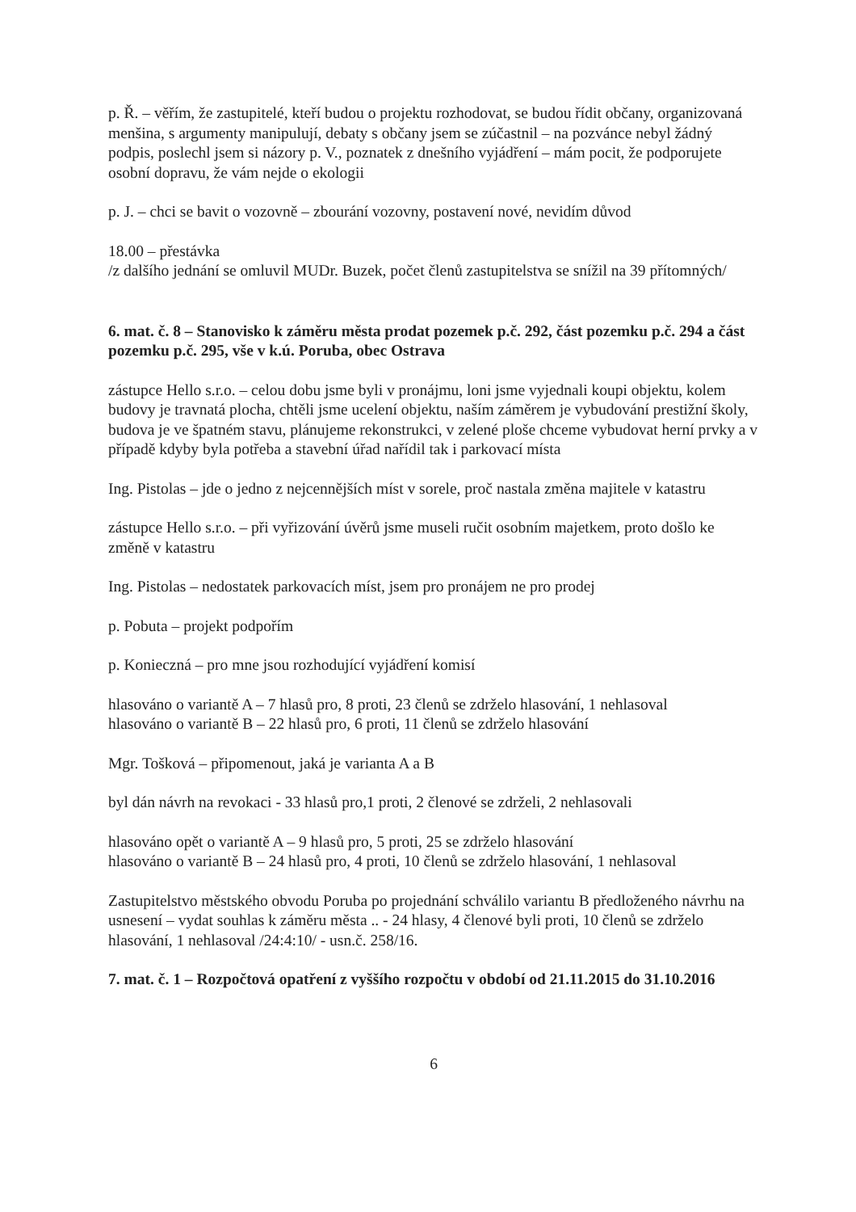p. Ř. – věřím, že zastupitelé, kteří budou o projektu rozhodovat, se budou řídit občany, organizovaná menšina, s argumenty manipulují, debaty s občany jsem se zúčastnil – na pozvánce nebyl žádný podpis, poslechl jsem si názory p. V., poznatek z dnešního vyjádření – mám pocit, že podporujete osobní dopravu, že vám nejde o ekologii
p. J. – chci se bavit o vozovně – zbourání vozovny, postavení nové, nevidím důvod
18.00 – přestávka
/z dalšího jednání se omluvil MUDr. Buzek, počet členů zastupitelstva se snížil na 39 přítomných/
6. mat. č. 8 – Stanovisko k záměru města prodat pozemek p.č. 292, část pozemku p.č. 294 a část pozemku p.č. 295, vše v k.ú. Poruba, obec Ostrava
zástupce Hello s.r.o. – celou dobu jsme byli v pronájmu, loni jsme vyjednali koupi objektu, kolem budovy je travnatá plocha, chtěli jsme ucelení objektu, naším záměrem je vybudování prestižní školy, budova je ve špatném stavu, plánujeme rekonstrukci, v zelené ploše chceme vybudovat herní prvky a v případě kdyby byla potřeba a stavební úřad nařídil tak i parkovací místa
Ing. Pistolas – jde o jedno z nejcennějších míst v sorele, proč nastala změna majitele v katastru
zástupce Hello s.r.o. – při vyřizování úvěrů jsme museli ručit osobním majetkem, proto došlo ke změně v katastru
Ing. Pistolas – nedostatek parkovacích míst, jsem pro pronájem ne pro prodej
p. Pobuta – projekt podpořím
p. Konieczná – pro mne jsou rozhodující vyjádření komisí
hlasováno o variantě A – 7 hlasů pro, 8 proti, 23 členů se zdrželo hlasování, 1 nehlasoval
hlasováno o variantě B – 22 hlasů pro, 6 proti, 11 členů se zdrželo hlasování
Mgr. Tošková – připomenout, jaká je varianta A a B
byl dán návrh na revokaci - 33 hlasů pro,1 proti, 2 členové se zdrželi, 2 nehlasovali
hlasováno opět o variantě A – 9 hlasů pro, 5 proti, 25 se zdrželo hlasování
hlasováno o variantě B – 24 hlasů pro, 4 proti, 10 členů se zdrželo hlasování, 1 nehlasoval
Zastupitelstvo městského obvodu Poruba po projednání schválilo variantu B předloženého návrhu na usnesení – vydat souhlas k záměru města .. - 24 hlasy, 4 členové byli proti, 10 členů se zdrželo hlasování, 1 nehlasoval /24:4:10/ - usn.č. 258/16.
7. mat. č. 1 – Rozpočtová opatření z vyššího rozpočtu v období od 21.11.2015 do 31.10.2016
6